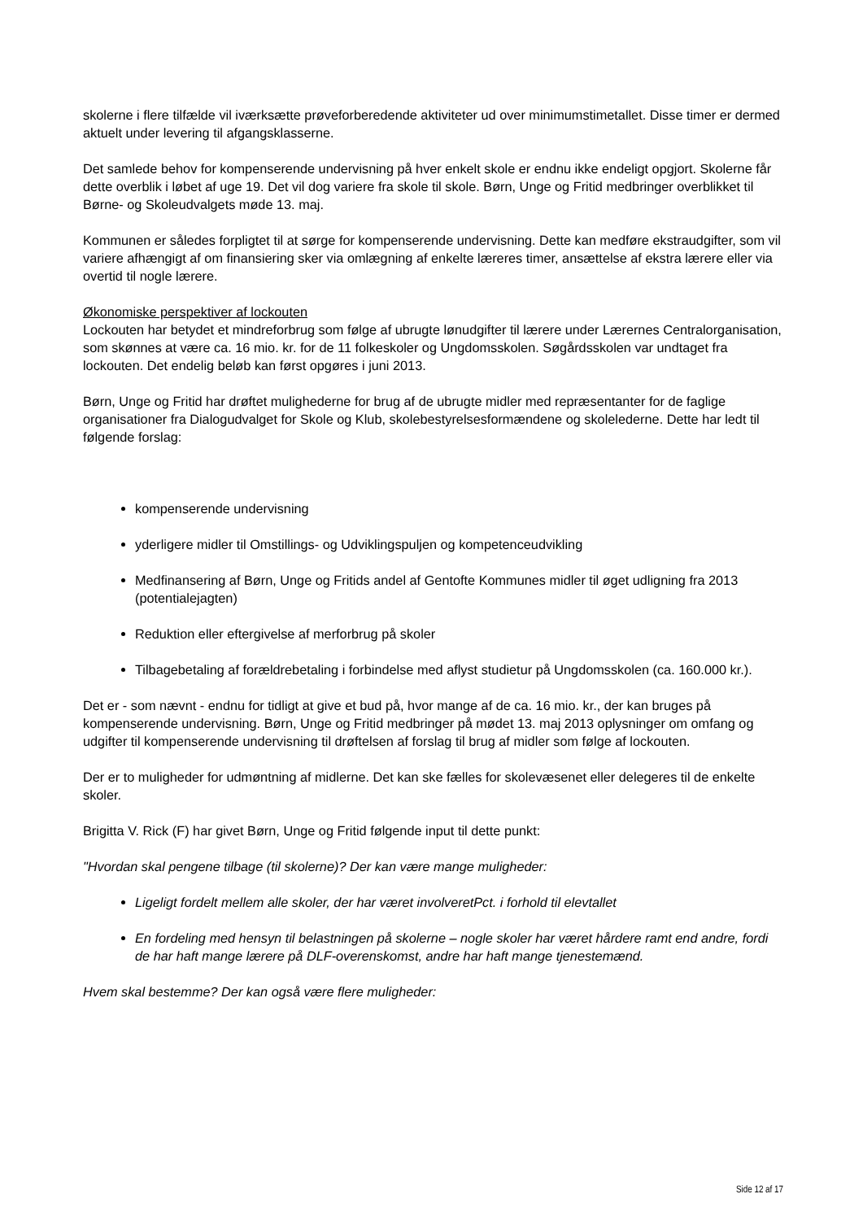skolerne i flere tilfælde vil iværksætte prøveforberedende aktiviteter ud over minimumstimetallet. Disse timer er dermed aktuelt under levering til afgangsklasserne.
Det samlede behov for kompenserende undervisning på hver enkelt skole er endnu ikke endeligt opgjort. Skolerne får dette overblik i løbet af uge 19. Det vil dog variere fra skole til skole. Børn, Unge og Fritid medbringer overblikket til Børne- og Skoleudvalgets møde 13. maj.
Kommunen er således forpligtet til at sørge for kompenserende undervisning. Dette kan medføre ekstraudgifter, som vil variere afhængigt af om finansiering sker via omlægning af enkelte læreres timer, ansættelse af ekstra lærere eller via overtid til nogle lærere.
Økonomiske perspektiver af lockouten
Lockouten har betydet et mindreforbrug som følge af ubrugte lønudgifter til lærere under Lærernes Centralorganisation, som skønnes at være ca. 16 mio. kr. for de 11 folkeskoler og Ungdomsskolen. Søgårdsskolen var undtaget fra lockouten. Det endelig beløb kan først opgøres i juni 2013.
Børn, Unge og Fritid har drøftet mulighederne for brug af de ubrugte midler med repræsentanter for de faglige organisationer fra Dialogudvalget for Skole og Klub, skolebestyrelsesformændene og skolelederne. Dette har ledt til følgende forslag:
kompenserende undervisning
yderligere midler til Omstillings- og Udviklingspuljen og kompetenceudvikling
Medfinansering af Børn, Unge og Fritids andel af Gentofte Kommunes midler til øget udligning fra 2013 (potentialejagten)
Reduktion eller eftergivelse af merforbrug på skoler
Tilbagebetaling af forældrebetaling i forbindelse med aflyst studietur på Ungdomsskolen (ca. 160.000 kr.).
Det er - som nævnt - endnu for tidligt at give et bud på, hvor mange af de ca. 16 mio. kr., der kan bruges på kompenserende undervisning. Børn, Unge og Fritid medbringer på mødet 13. maj 2013 oplysninger om omfang og udgifter til kompenserende undervisning til drøftelsen af forslag til brug af midler som følge af lockouten.
Der er to muligheder for udmøntning af midlerne. Det kan ske fælles for skolevæsenet eller delegeres til de enkelte skoler.
Brigitta V. Rick (F) har givet Børn, Unge og Fritid følgende input til dette punkt:
"Hvordan skal pengene tilbage (til skolerne)? Der kan være mange muligheder:
Ligeligt fordelt mellem alle skoler, der har været involveretPct. i forhold til elevtallet
En fordeling med hensyn til belastningen på skolerne – nogle skoler har været hårdere ramt end andre, fordi de har haft mange lærere på DLF-overenskomst, andre har haft mange tjenestemænd.
Hvem skal bestemme? Der kan også være flere muligheder:
Side 12 af 17